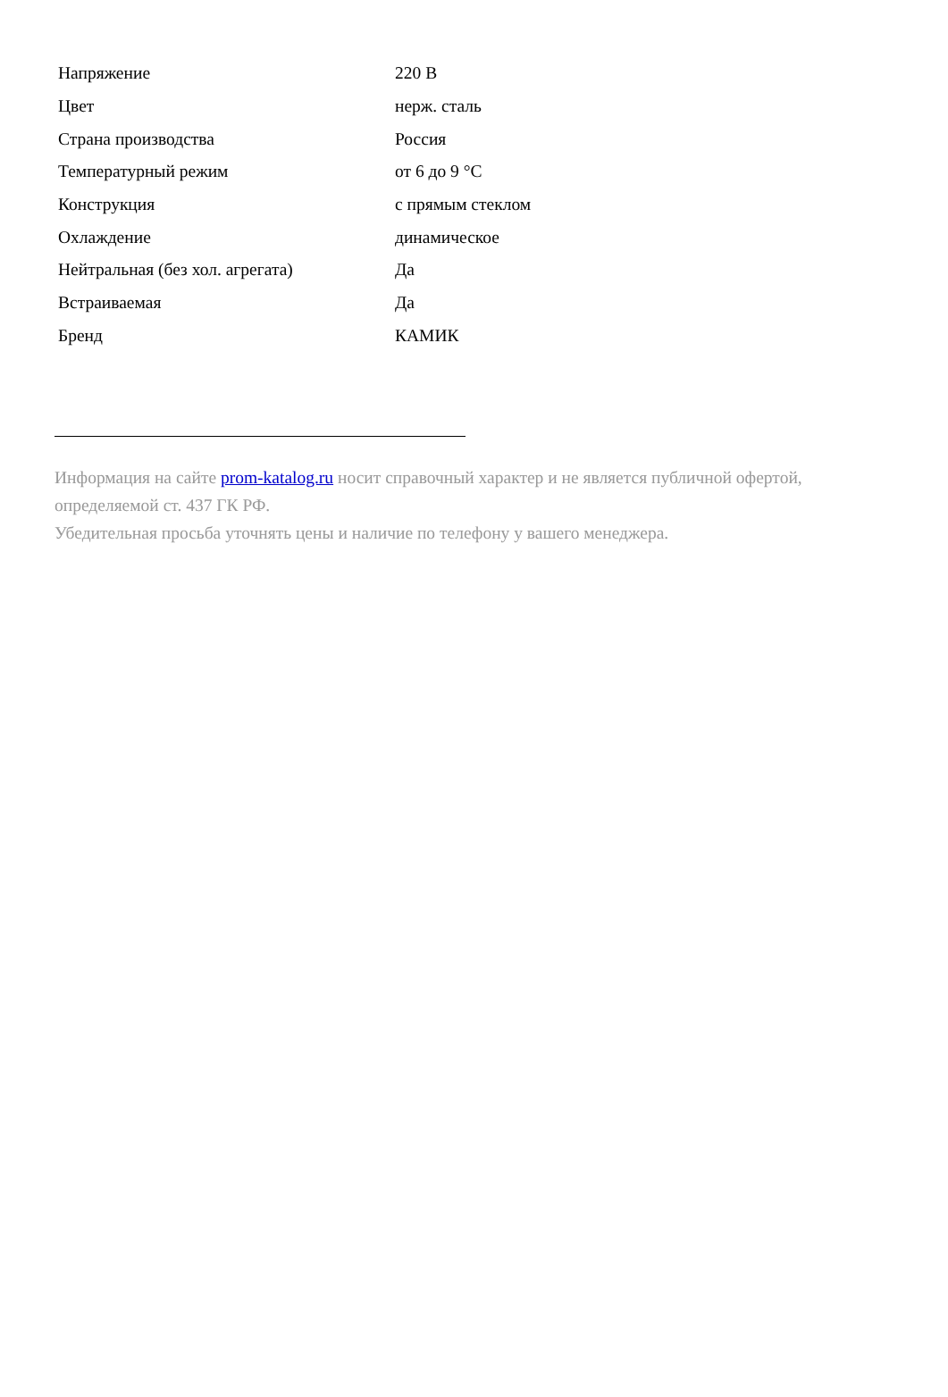| Напряжение | 220 В |
| Цвет | нерж. сталь |
| Страна производства | Россия |
| Температурный режим | от 6 до 9 °C |
| Конструкция | с прямым стеклом |
| Охлаждение | динамическое |
| Нейтральная (без хол. агрегата) | Да |
| Встраиваемая | Да |
| Бренд | КАМИК |
Информация на сайте prom-katalog.ru носит справочный характер и не является публичной офертой, определяемой ст. 437 ГК РФ.
Убедительная просьба уточнять цены и наличие по телефону у вашего менеджера.